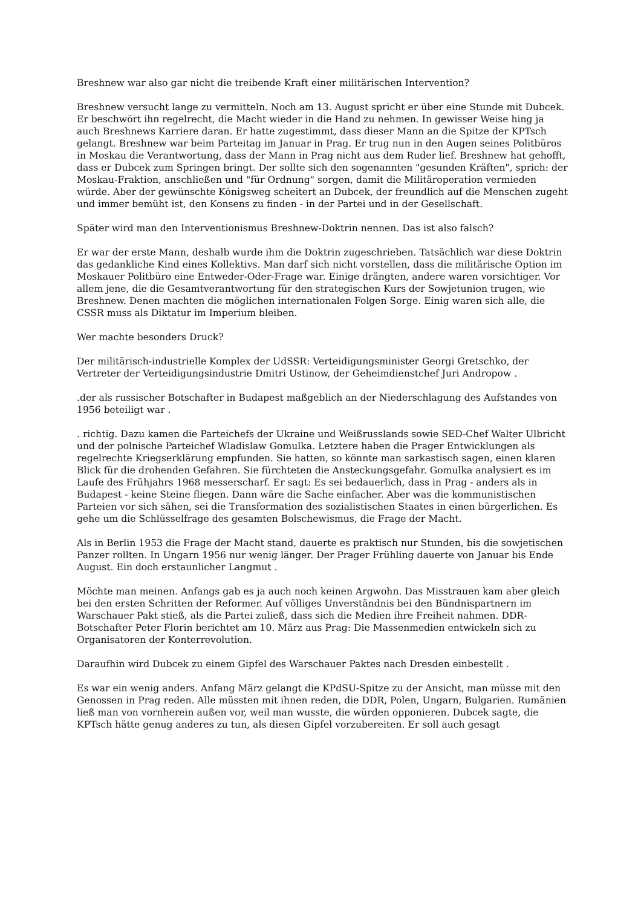Breshnew war also gar nicht die treibende Kraft einer militärischen Intervention?
Breshnew versucht lange zu vermitteln. Noch am 13. August spricht er über eine Stunde mit Dubcek. Er beschwört ihn regelrecht, die Macht wieder in die Hand zu nehmen. In gewisser Weise hing ja auch Breshnews Karriere daran. Er hatte zugestimmt, dass dieser Mann an die Spitze der KPTsch gelangt. Breshnew war beim Parteitag im Januar in Prag. Er trug nun in den Augen seines Politbüros in Moskau die Verantwortung, dass der Mann in Prag nicht aus dem Ruder lief. Breshnew hat gehofft, dass er Dubcek zum Springen bringt. Der sollte sich den sogenannten "gesunden Kräften", sprich: der Moskau-Fraktion, anschließen und "für Ordnung" sorgen, damit die Militäroperation vermieden würde. Aber der gewünschte Königsweg scheitert an Dubcek, der freundlich auf die Menschen zugeht und immer bemüht ist, den Konsens zu finden - in der Partei und in der Gesellschaft.
Später wird man den Interventionismus Breshnew-Doktrin nennen. Das ist also falsch?
Er war der erste Mann, deshalb wurde ihm die Doktrin zugeschrieben. Tatsächlich war diese Doktrin das gedankliche Kind eines Kollektivs. Man darf sich nicht vorstellen, dass die militärische Option im Moskauer Politbüro eine Entweder-Oder-Frage war. Einige drängten, andere waren vorsichtiger. Vor allem jene, die die Gesamtverantwortung für den strategischen Kurs der Sowjetunion trugen, wie Breshnew. Denen machten die möglichen internationalen Folgen Sorge. Einig waren sich alle, die CSSR muss als Diktatur im Imperium bleiben.
Wer machte besonders Druck?
Der militärisch-industrielle Komplex der UdSSR: Verteidigungsminister Georgi Gretschko, der Vertreter der Verteidigungsindustrie Dmitri Ustinow, der Geheimdienstchef Juri Andropow .
.der als russischer Botschafter in Budapest maßgeblich an der Niederschlagung des Aufstandes von 1956 beteiligt war .
. richtig. Dazu kamen die Parteichefs der Ukraine und Weißrusslands sowie SED-Chef Walter Ulbricht und der polnische Parteichef Wladislaw Gomulka. Letztere haben die Prager Entwicklungen als regelrechte Kriegserklärung empfunden. Sie hatten, so könnte man sarkastisch sagen, einen klaren Blick für die drohenden Gefahren. Sie fürchteten die Ansteckungsgefahr. Gomulka analysiert es im Laufe des Frühjahrs 1968 messerscharf. Er sagt: Es sei bedauerlich, dass in Prag - anders als in Budapest - keine Steine fliegen. Dann wäre die Sache einfacher. Aber was die kommunistischen Parteien vor sich sähen, sei die Transformation des sozialistischen Staates in einen bürgerlichen. Es gehe um die Schlüsselfrage des gesamten Bolschewismus, die Frage der Macht.
Als in Berlin 1953 die Frage der Macht stand, dauerte es praktisch nur Stunden, bis die sowjetischen Panzer rollten. In Ungarn 1956 nur wenig länger. Der Prager Frühling dauerte von Januar bis Ende August. Ein doch erstaunlicher Langmut .
Möchte man meinen. Anfangs gab es ja auch noch keinen Argwohn. Das Misstrauen kam aber gleich bei den ersten Schritten der Reformer. Auf völliges Unverständnis bei den Bündnispartnern im Warschauer Pakt stieß, als die Partei zuließ, dass sich die Medien ihre Freiheit nahmen. DDR-Botschafter Peter Florin berichtet am 10. März aus Prag: Die Massenmedien entwickeln sich zu Organisatoren der Konterrevolution.
Daraufhin wird Dubcek zu einem Gipfel des Warschauer Paktes nach Dresden einbestellt .
Es war ein wenig anders. Anfang März gelangt die KPdSU-Spitze zu der Ansicht, man müsse mit den Genossen in Prag reden. Alle müssten mit ihnen reden, die DDR, Polen, Ungarn, Bulgarien. Rumänien ließ man von vornherein außen vor, weil man wusste, die würden opponieren. Dubcek sagte, die KPTsch hätte genug anderes zu tun, als diesen Gipfel vorzubereiten. Er soll auch gesagt